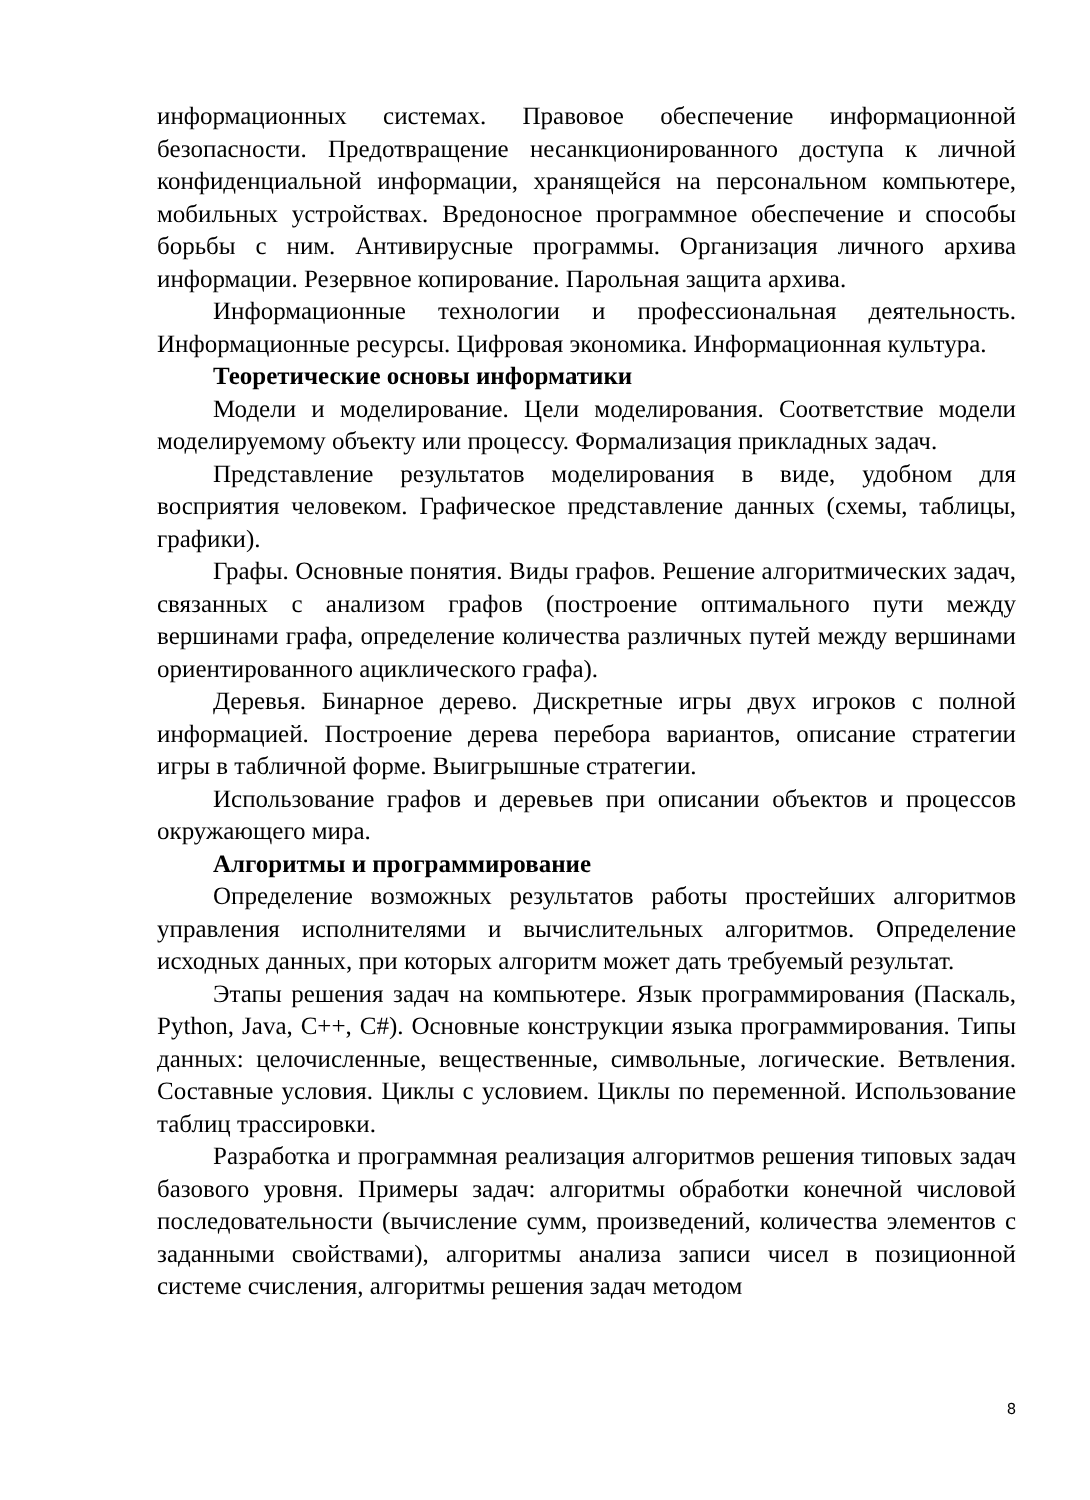информационных системах. Правовое обеспечение информационной безопасности. Предотвращение несанкционированного доступа к личной конфиденциальной информации, хранящейся на персональном компьютере, мобильных устройствах. Вредоносное программное обеспечение и способы борьбы с ним. Антивирусные программы. Организация личного архива информации. Резервное копирование. Парольная защита архива.
Информационные технологии и профессиональная деятельность. Информационные ресурсы. Цифровая экономика. Информационная культура.
Теоретические основы информатики
Модели и моделирование. Цели моделирования. Соответствие модели моделируемому объекту или процессу. Формализация прикладных задач.
Представление результатов моделирования в виде, удобном для восприятия человеком. Графическое представление данных (схемы, таблицы, графики).
Графы. Основные понятия. Виды графов. Решение алгоритмических задач, связанных с анализом графов (построение оптимального пути между вершинами графа, определение количества различных путей между вершинами ориентированного ациклического графа).
Деревья. Бинарное дерево. Дискретные игры двух игроков с полной информацией. Построение дерева перебора вариантов, описание стратегии игры в табличной форме. Выигрышные стратегии.
Использование графов и деревьев при описании объектов и процессов окружающего мира.
Алгоритмы и программирование
Определение возможных результатов работы простейших алгоритмов управления исполнителями и вычислительных алгоритмов. Определение исходных данных, при которых алгоритм может дать требуемый результат.
Этапы решения задач на компьютере. Язык программирования (Паскаль, Python, Java, C++, C#). Основные конструкции языка программирования. Типы данных: целочисленные, вещественные, символьные, логические. Ветвления. Составные условия. Циклы с условием. Циклы по переменной. Использование таблиц трассировки.
Разработка и программная реализация алгоритмов решения типовых задач базового уровня. Примеры задач: алгоритмы обработки конечной числовой последовательности (вычисление сумм, произведений, количества элементов с заданными свойствами), алгоритмы анализа записи чисел в позиционной системе счисления, алгоритмы решения задач методом
8